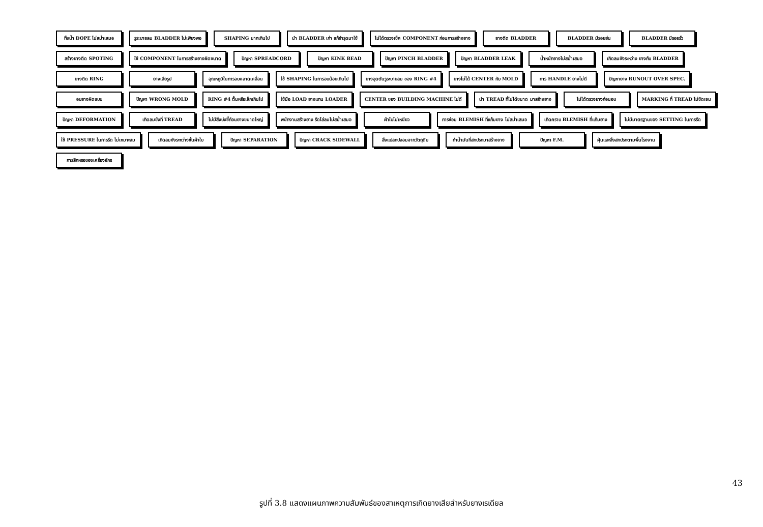ทิ้งน้ำ DOPE ไม่สม่ำเสมอ
รูระบายลม BLADDER ไม่เพียงพอ
SHAPING มากเกินไป
นำ BLADDER เก่า แก้ชำรุดมาใช้
ไม่ได้ตรวจเช็ค COMPONENT ก่อนการสร้างยาง
ยางติด BLADDER
BLADDER มีรอยย่น
BLADDER มีรอยรั่ว
สร้างยางติด SPOTING
ใช้ COMPONENT ในการสร้างยางผิดขนาด
ปัญหา SPREADCORD
ปัญหา KINK BEAD
ปัญหา PINCH BLADDER
ปัญหา BLADDER LEAK
น้ำหนักยางไม่สม่ำเสมอ
เกิดลมขังระหว่าง ยางกับ BLADDER
ยางติด RING
ยางเสียรูป
อุณหภูมิในการอบคลาดเคลื่อน
ใช้ SHAPING ในการอบน้อยเกินไป
ยางอุดตันรูระบายลม ของ RING #4
ยางไม่ได้ CENTER กับ MOLD
การ HANDLE ยางไม่ดี
ปัญหายาง RUNOUT OVER SPEC.
อบยางผิดแบบ
ปัญหา WRONG MOLD
RING #4 ตื้นหรือเล็กเกินไป
ใช้มือ LOAD ยางแทน LOADER
CENTER ของ BUILDING MACHINE ไม่ดี
นำ TREAD ที่ไม่ได้ขนาด มาสร้างยาง
ไม่ได้ตรวจยางก่อนอบ
MARKING ที่ TREAD ไม่ชัดเจน
ปัญหา DEFORMATION
เกิดลมขังที่ TREAD
ไม่มีสิ่งบ่งชี้ก่อนยางขนาดใหญ่
พนักงานสร้างยาง รีดไล่ลมไม่สม่ำเสมอ
ผ้าใบไม่เหนียว
การซ่อม BLEMISH ที่แก้มยาง ไม่สม่ำเสมอ
เกิดคราบ BLEMISH ที่แก้มยาง
ไม่มีมาตรฐานของ SETTING ในการรีด
ใช้ PRESSURE ในการรีด ไม่เหมาะสม
เกิดลมขังระหว่างชั้นผ้าใบ
ปัญหา SEPARATION
ปัญหา CRACK SIDEWALL
สิ่งแปลกปลอมจากวัตถุดิบ
ทำน้ำมันที่สกปรกมาสร้างยาง
ปัญหา F.M.
ฝุ่นและสิ่งสกปรกตามพื้นโรงงาน
การสึกหรอของเครื่องจักร
รูปที่ 3.8 แสดงแผนภาพความสัมพันธ์ของสาเหตุการเกิดยางเสียสำหรับยางเรเดียล
43